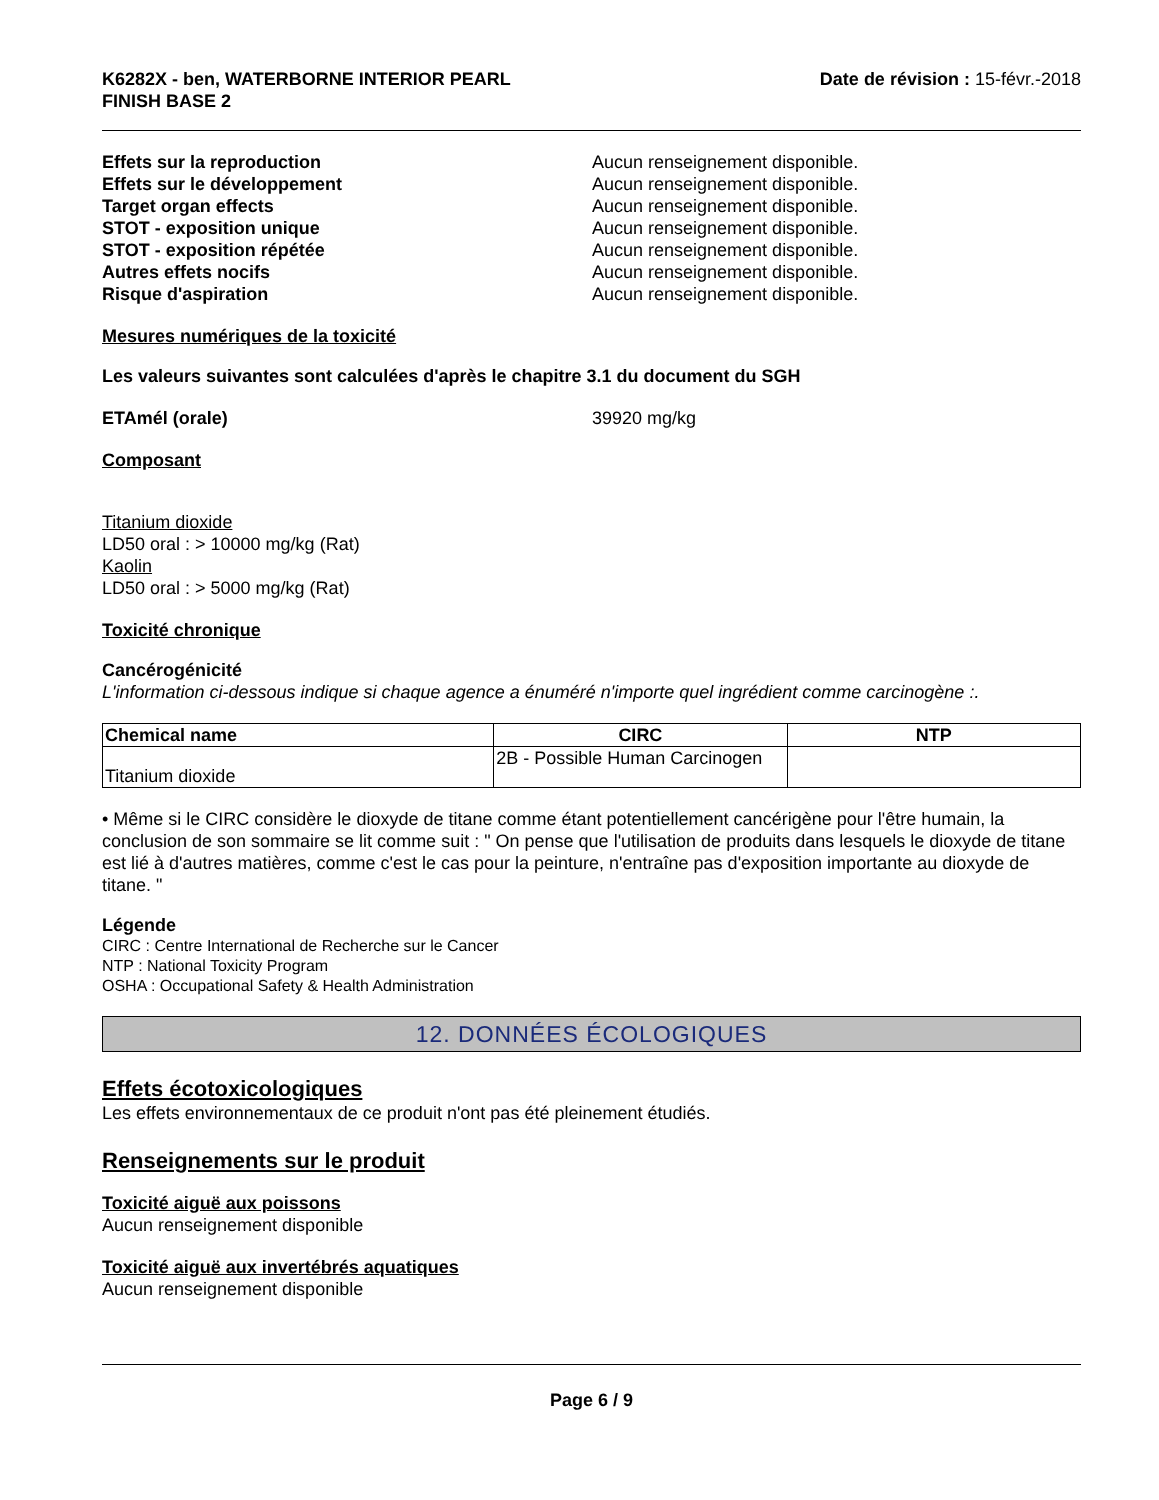K6282X - ben, WATERBORNE INTERIOR PEARL
FINISH BASE 2
Date de révision : 15-févr.-2018
Effets sur la reproduction Aucun renseignement disponible.
Effets sur le développement Aucun renseignement disponible.
Target organ effects Aucun renseignement disponible.
STOT - exposition unique Aucun renseignement disponible.
STOT - exposition répétée Aucun renseignement disponible.
Autres effets nocifs Aucun renseignement disponible.
Risque d'aspiration Aucun renseignement disponible.
Mesures numériques de la toxicité
Les valeurs suivantes sont calculées d'après le chapitre 3.1 du document du SGH
ETAmél (orale) 39920 mg/kg
Composant
Titanium dioxide
LD50 oral : > 10000 mg/kg (Rat)
Kaolin
LD50 oral : > 5000 mg/kg (Rat)
Toxicité chronique
Cancérogénicité
L'information ci-dessous indique si chaque agence a énuméré n'importe quel ingrédient comme carcinogène :.
| Chemical name | CIRC | NTP |
| --- | --- | --- |
| Titanium dioxide | 2B - Possible Human Carcinogen | |
• Même si le CIRC considère le dioxyde de titane comme étant potentiellement cancérigène pour l'être humain, la conclusion de son sommaire se lit comme suit : " On pense que l'utilisation de produits dans lesquels le dioxyde de titane est lié à d'autres matières, comme c'est le cas pour la peinture, n'entraîne pas d'exposition importante au dioxyde de titane. "
Légende
CIRC : Centre International de Recherche sur le Cancer
NTP : National Toxicity Program
OSHA : Occupational Safety & Health Administration
12. DONNÉES ÉCOLOGIQUES
Effets écotoxicologiques
Les effets environnementaux de ce produit n'ont pas été pleinement étudiés.
Renseignements sur le produit
Toxicité aiguë aux poissons
Aucun renseignement disponible
Toxicité aiguë aux invertébrés aquatiques
Aucun renseignement disponible
Page 6 / 9